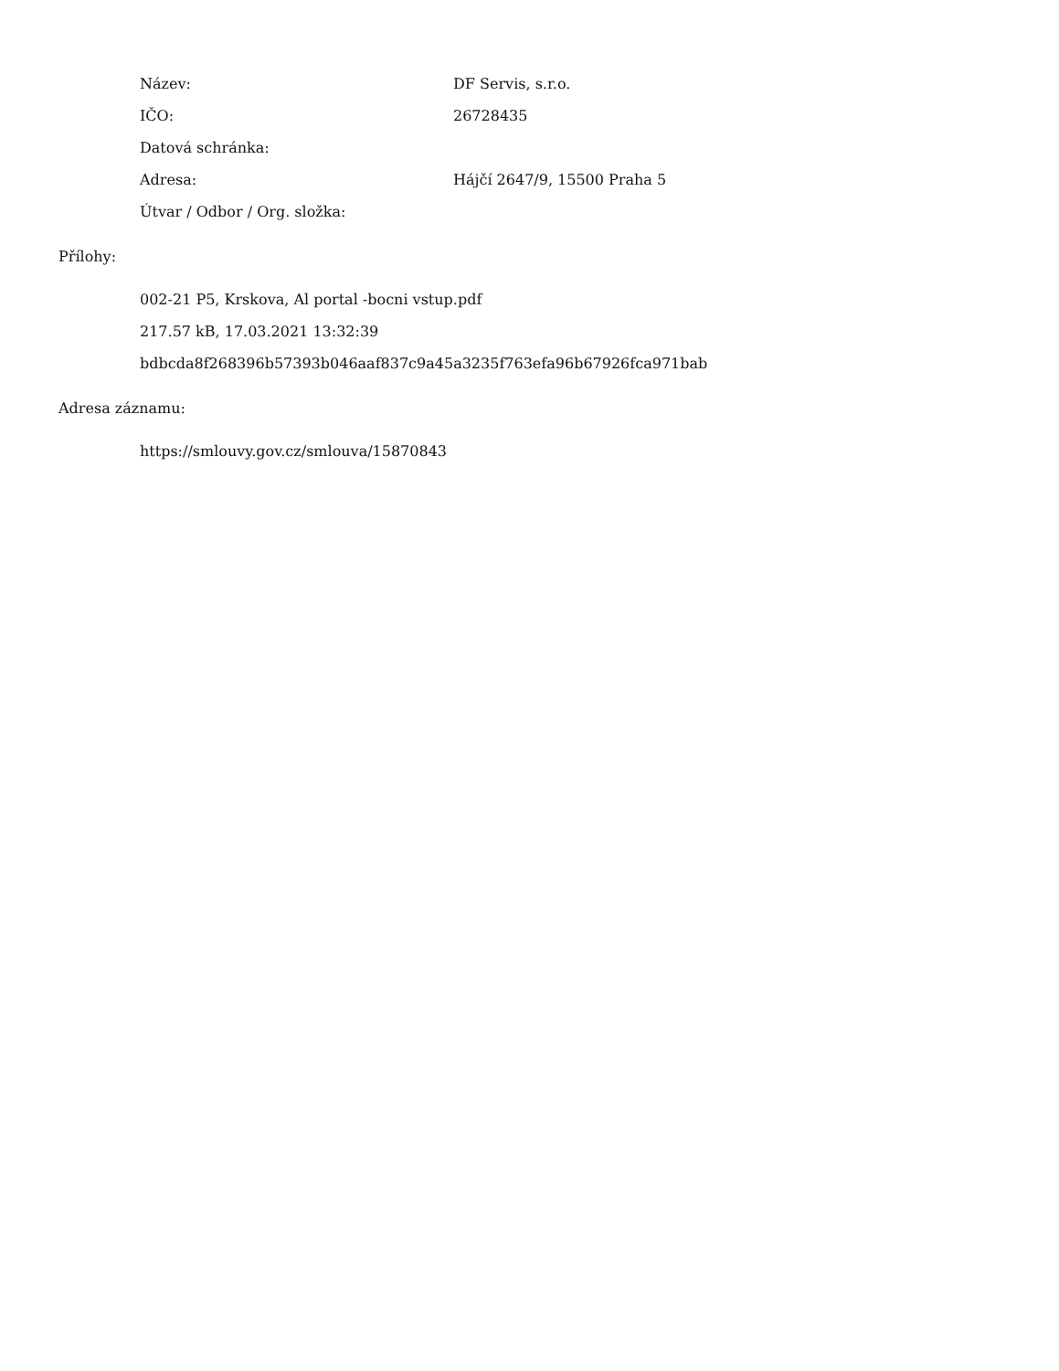Název: DF Servis, s.r.o.
IČO: 26728435
Datová schránka:
Adresa: Hájčí 2647/9, 15500 Praha 5
Útvar / Odbor / Org. složka:
Přílohy:
002-21 P5, Krskova, Al portal -bocni vstup.pdf
217.57 kB, 17.03.2021 13:32:39
bdbcda8f268396b57393b046aaf837c9a45a3235f763efa96b67926fca971bab
Adresa záznamu:
https://smlouvy.gov.cz/smlouva/15870843